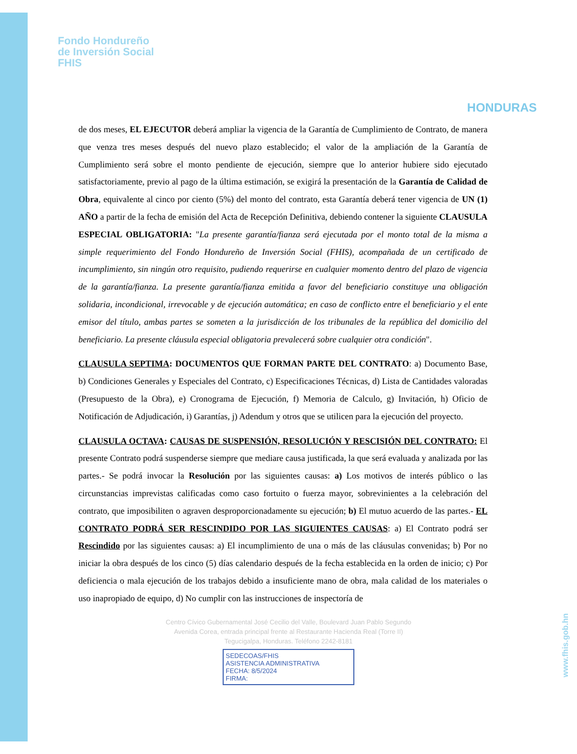Fondo Hondureño
de Inversión Social
FHIS
HONDURAS
de dos meses, EL EJECUTOR deberá ampliar la vigencia de la Garantía de Cumplimiento de Contrato, de manera que venza tres meses después del nuevo plazo establecido; el valor de la ampliación de la Garantía de Cumplimiento será sobre el monto pendiente de ejecución, siempre que lo anterior hubiere sido ejecutado satisfactoriamente, previo al pago de la última estimación, se exigirá la presentación de la Garantía de Calidad de Obra, equivalente al cinco por ciento (5%) del monto del contrato, esta Garantía deberá tener vigencia de UN (1) AÑO a partir de la fecha de emisión del Acta de Recepción Definitiva, debiendo contener la siguiente CLAUSULA ESPECIAL OBLIGATORIA: "La presente garantía/fianza será ejecutada por el monto total de la misma a simple requerimiento del Fondo Hondureño de Inversión Social (FHIS), acompañada de un certificado de incumplimiento, sin ningún otro requisito, pudiendo requerirse en cualquier momento dentro del plazo de vigencia de la garantía/fianza. La presente garantía/fianza emitida a favor del beneficiario constituye una obligación solidaria, incondicional, irrevocable y de ejecución automática; en caso de conflicto entre el beneficiario y el ente emisor del título, ambas partes se someten a la jurisdicción de los tribunales de la república del domicilio del beneficiario. La presente cláusula especial obligatoria prevalecerá sobre cualquier otra condición".
CLAUSULA SEPTIMA: DOCUMENTOS QUE FORMAN PARTE DEL CONTRATO: a) Documento Base, b) Condiciones Generales y Especiales del Contrato, c) Especificaciones Técnicas, d) Lista de Cantidades valoradas (Presupuesto de la Obra), e) Cronograma de Ejecución, f) Memoria de Calculo, g) Invitación, h) Oficio de Notificación de Adjudicación, i) Garantías, j) Adendum y otros que se utilicen para la ejecución del proyecto.
CLAUSULA OCTAVA: CAUSAS DE SUSPENSIÓN, RESOLUCIÓN Y RESCISIÓN DEL CONTRATO: El presente Contrato podrá suspenderse siempre que mediare causa justificada, la que será evaluada y analizada por las partes.- Se podrá invocar la Resolución por las siguientes causas: a) Los motivos de interés público o las circunstancias imprevistas calificadas como caso fortuito o fuerza mayor, sobrevinientes a la celebración del contrato, que imposibiliten o agraven desproporcionadamente su ejecución; b) El mutuo acuerdo de las partes.- EL CONTRATO PODRÁ SER RESCINDIDO POR LAS SIGUIENTES CAUSAS: a) El Contrato podrá ser Rescindido por las siguientes causas: a) El incumplimiento de una o más de las cláusulas convenidas; b) Por no iniciar la obra después de los cinco (5) días calendario después de la fecha establecida en la orden de inicio; c) Por deficiencia o mala ejecución de los trabajos debido a insuficiente mano de obra, mala calidad de los materiales o uso inapropiado de equipo, d) No cumplir con las instrucciones de inspectoría de
Centro Cívico Gubernamental José Cecilio del Valle, Boulevard Juan Pablo Segundo
Avenida Corea, entrada principal frente al Restaurante Hacienda Real (Torre II)
Tegucigalpa, Honduras. Teléfono 2242-8181
SEDECOAS/FHIS
ASISTENCIA ADMINISTRATIVA
FECHA: 8/5/2024
FIRMA:
www.fhis.gob.hn